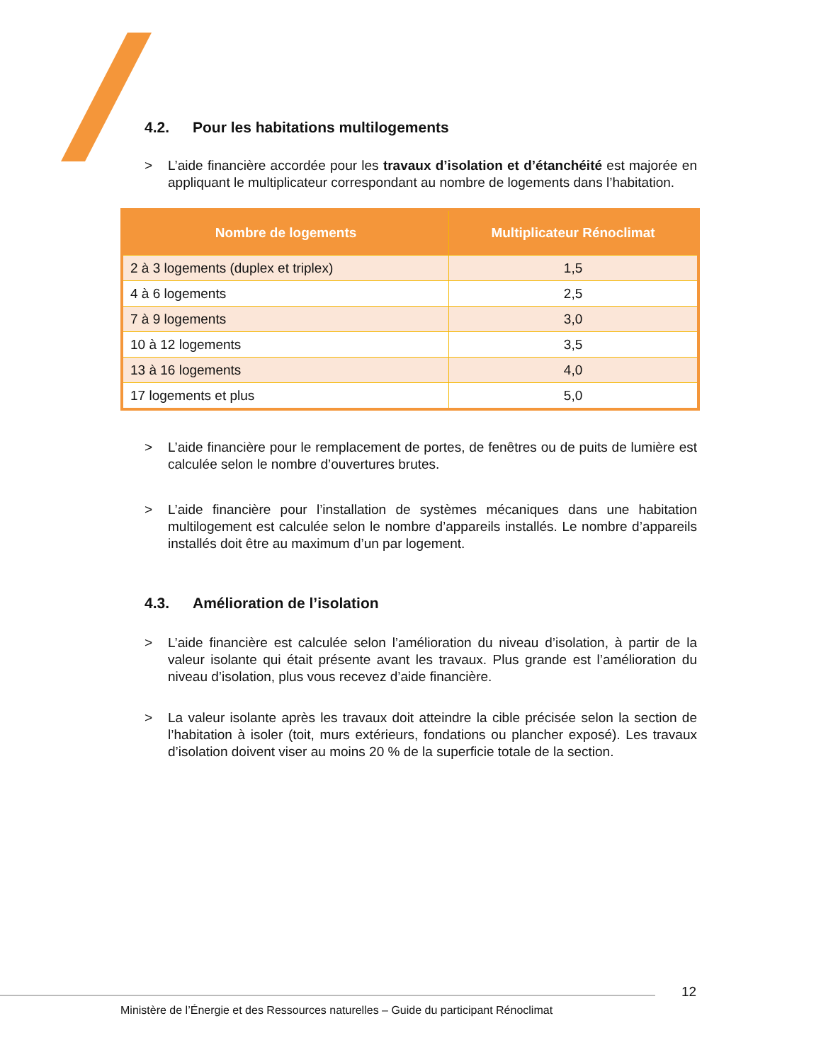4.2. Pour les habitations multilogements
> L’aide financière accordée pour les travaux d’isolation et d’étanchéité est majorée en appliquant le multiplicateur correspondant au nombre de logements dans l’habitation.
| Nombre de logements | Multiplicateur Rénoclimat |
| --- | --- |
| 2 à 3 logements (duplex et triplex) | 1,5 |
| 4 à 6 logements | 2,5 |
| 7 à 9 logements | 3,0 |
| 10 à 12 logements | 3,5 |
| 13 à 16 logements | 4,0 |
| 17 logements et plus | 5,0 |
> L’aide financière pour le remplacement de portes, de fenêtres ou de puits de lumière est calculée selon le nombre d’ouvertures brutes.
> L’aide financière pour l’installation de systèmes mécaniques dans une habitation multilogement est calculée selon le nombre d’appareils installés. Le nombre d’appareils installés doit être au maximum d’un par logement.
4.3. Amélioration de l’isolation
> L’aide financière est calculée selon l’amélioration du niveau d’isolation, à partir de la valeur isolante qui était présente avant les travaux. Plus grande est l’amélioration du niveau d’isolation, plus vous recevez d’aide financière.
> La valeur isolante après les travaux doit atteindre la cible précisée selon la section de l’habitation à isoler (toit, murs extérieurs, fondations ou plancher exposé). Les travaux d’isolation doivent viser au moins 20 % de la superficie totale de la section.
12
Ministère de l’Énergie et des Ressources naturelles – Guide du participant Rénoclimat